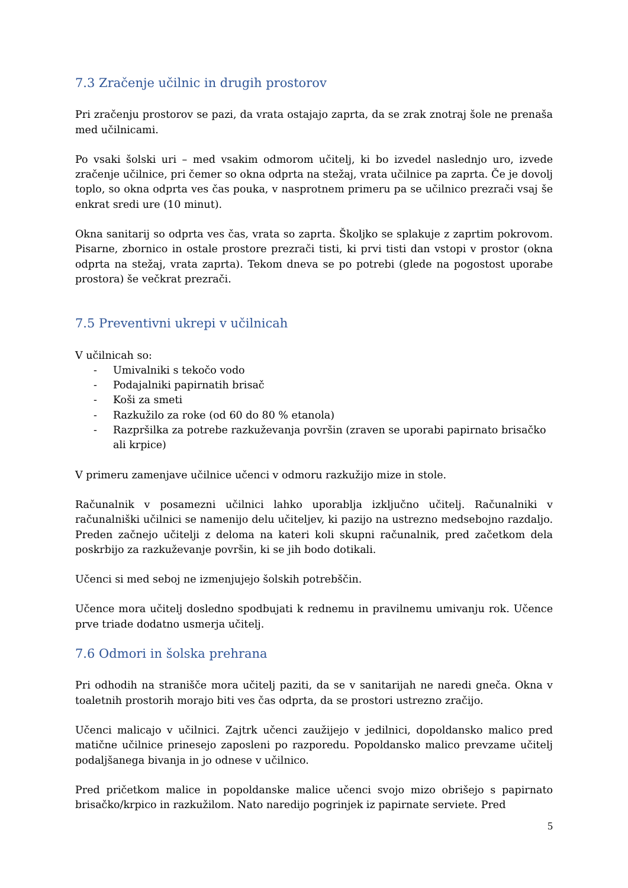7.3 Zračenje učilnic in drugih prostorov
Pri zračenju prostorov se pazi, da vrata ostajajo zaprta, da se zrak znotraj šole ne prenaša med učilnicami.
Po vsaki šolski uri – med vsakim odmorom učitelj, ki bo izvedel naslednjo uro, izvede zračenje učilnice, pri čemer so okna odprta na stežaj, vrata učilnice pa zaprta. Če je dovolj toplo, so okna odprta ves čas pouka, v nasprotnem primeru pa se učilnico prezrači vsaj še enkrat sredi ure (10 minut).
Okna sanitarij so odprta ves čas, vrata so zaprta. Školjko se splakuje z zaprtim pokrovom. Pisarne, zbornico in ostale prostore prezrači tisti, ki prvi tisti dan vstopi v prostor (okna odprta na stežaj, vrata zaprta). Tekom dneva se po potrebi (glede na pogostost uporabe prostora) še večkrat prezrači.
7.5 Preventivni ukrepi v učilnicah
V učilnicah so:
- Umivalniki s tekočo vodo
- Podajalniki papirnatih brisač
- Koši za smeti
- Razkužilo za roke (od 60 do 80 % etanola)
- Razpršilka za potrebe razkuževanja površin (zraven se uporabi papirnato brisačko ali krpice)
V primeru zamenjave učilnice učenci v odmoru razkužijo mize in stole.
Računalnik v posamezni učilnici lahko uporablja izključno učitelj. Računalniki v računalniški učilnici se namenijo delu učiteljev, ki pazijo na ustrezno medsebojno razdaljo. Preden začnejo učitelji z deloma na kateri koli skupni računalnik, pred začetkom dela poskrbijo za razkuževanje površin, ki se jih bodo dotikali.
Učenci si med seboj ne izmenjujejo šolskih potrebščin.
Učence mora učitelj dosledno spodbujati k rednemu in pravilnemu umivanju rok. Učence prve triade dodatno usmerja učitelj.
7.6 Odmori in šolska prehrana
Pri odhodih na stranišče mora učitelj paziti, da se v sanitarijah ne naredi gneča. Okna v toaletnih prostorih morajo biti ves čas odprta, da se prostori ustrezno zračijo.
Učenci malicajo v učilnici. Zajtrk učenci zaužijejo v jedilnici, dopoldansko malico pred matične učilnice prinesejo zaposleni po razporedu. Popoldansko malico prevzame učitelj podaljšanega bivanja in jo odnese v učilnico.
Pred pričetkom malice in popoldanske malice učenci svojo mizo obrišejo s papirnato brisačko/krpico in razkužilom. Nato naredijo pogrinjek iz papirnate serviete. Pred
5